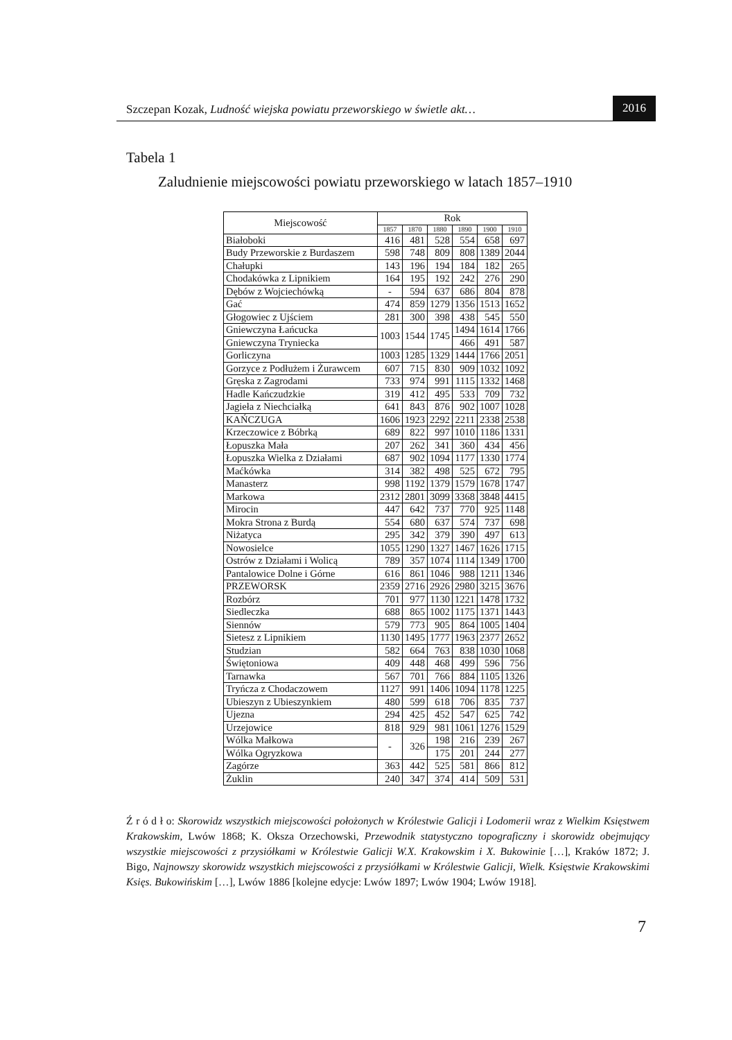Szczepan Kozak, Ludność wiejska powiatu przeworskiego w świetle akt…
2016
Tabela 1
Zaludnienie miejscowości powiatu przeworskiego w latach 1857–1910
| Miejscowość | Rok | | | | | |
| --- | --- | --- | --- | --- | --- | --- |
| | 1857 | 1870 | 1880 | 1890 | 1900 | 1910 |
| Białoboki | 416 | 481 | 528 | 554 | 658 | 697 |
| Budy Przeworskie z Burdaszem | 598 | 748 | 809 | 808 | 1389 | 2044 |
| Chałupki | 143 | 196 | 194 | 184 | 182 | 265 |
| Chodakówka z Lipnikiem | 164 | 195 | 192 | 242 | 276 | 290 |
| Dębów z Wojciechówką | - | 594 | 637 | 686 | 804 | 878 |
| Gać | 474 | 859 | 1279 | 1356 | 1513 | 1652 |
| Głogowiec z Ujściem | 281 | 300 | 398 | 438 | 545 | 550 |
| Gniewczyna Łańcucka | 1003 | 1544 | 1745 | 1494 | 1614 | 1766 |
| Gniewczyna Tryniecka | | | | 466 | 491 | 587 |
| Gorliczyna | 1003 | 1285 | 1329 | 1444 | 1766 | 2051 |
| Gorzyce z Podłużem i Żurawcem | 607 | 715 | 830 | 909 | 1032 | 1092 |
| Gręska z Zagrodami | 733 | 974 | 991 | 1115 | 1332 | 1468 |
| Hadle Kańczudzkie | 319 | 412 | 495 | 533 | 709 | 732 |
| Jagieła z Niechciałką | 641 | 843 | 876 | 902 | 1007 | 1028 |
| KAŃCZUGA | 1606 | 1923 | 2292 | 2211 | 2338 | 2538 |
| Krzeczowice z Bóbrką | 689 | 822 | 997 | 1010 | 1186 | 1331 |
| Łopuszka Mała | 207 | 262 | 341 | 360 | 434 | 456 |
| Łopuszka Wielka z Działami | 687 | 902 | 1094 | 1177 | 1330 | 1774 |
| Maćkówka | 314 | 382 | 498 | 525 | 672 | 795 |
| Manasterz | 998 | 1192 | 1379 | 1579 | 1678 | 1747 |
| Markowa | 2312 | 2801 | 3099 | 3368 | 3848 | 4415 |
| Mirocin | 447 | 642 | 737 | 770 | 925 | 1148 |
| Mokra Strona z Burdą | 554 | 680 | 637 | 574 | 737 | 698 |
| Niżatyca | 295 | 342 | 379 | 390 | 497 | 613 |
| Nowosielce | 1055 | 1290 | 1327 | 1467 | 1626 | 1715 |
| Ostrów z Działami i Wolicą | 789 | 357 | 1074 | 1114 | 1349 | 1700 |
| Pantalowice Dolne i Górne | 616 | 861 | 1046 | 988 | 1211 | 1346 |
| PRZEWORSK | 2359 | 2716 | 2926 | 2980 | 3215 | 3676 |
| Rozbórz | 701 | 977 | 1130 | 1221 | 1478 | 1732 |
| Siedleczka | 688 | 865 | 1002 | 1175 | 1371 | 1443 |
| Siennów | 579 | 773 | 905 | 864 | 1005 | 1404 |
| Sietesz z Lipnikiem | 1130 | 1495 | 1777 | 1963 | 2377 | 2652 |
| Studzian | 582 | 664 | 763 | 838 | 1030 | 1068 |
| Świętoniowa | 409 | 448 | 468 | 499 | 596 | 756 |
| Tarnawka | 567 | 701 | 766 | 884 | 1105 | 1326 |
| Tryńcza z Chodaczowem | 1127 | 991 | 1406 | 1094 | 1178 | 1225 |
| Ubieszyn z Ubieszynkiem | 480 | 599 | 618 | 706 | 835 | 737 |
| Ujezna | 294 | 425 | 452 | 547 | 625 | 742 |
| Urzejowice | 818 | 929 | 981 | 1061 | 1276 | 1529 |
| Wólka Małkowa | - | 326 | 198 | 216 | 239 | 267 |
| Wólka Ogryzkowa | | | 175 | 201 | 244 | 277 |
| Zagórze | 363 | 442 | 525 | 581 | 866 | 812 |
| Żuklin | 240 | 347 | 374 | 414 | 509 | 531 |
Ź r ó d ł o: Skorowidz wszystkich miejscowości położonych w Królestwie Galicji i Lodomerii wraz z Wielkim Księstwem Krakowskim, Lwów 1868; K. Oksza Orzechowski, Przewodnik statystyczno topograficzny i skorowidz obejmujący wszystkie miejscowości z przysiółkami w Królestwie Galicji W.X. Krakowskim i X. Bukowinie […], Kraków 1872; J. Bigo, Najnowszy skorowidz wszystkich miejscowości z przysiółkami w Królestwie Galicji, Wielk. Księstwie Krakowskimi Księs. Bukowińskim […], Lwów 1886 [kolejne edycje: Lwów 1897; Lwów 1904; Lwów 1918].
7